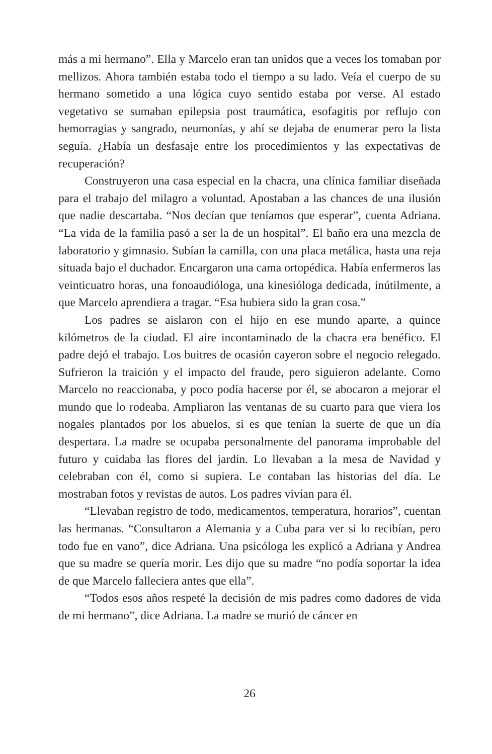más a mi hermano”. Ella y Marcelo eran tan unidos que a veces los tomaban por mellizos. Ahora también estaba todo el tiempo a su lado. Veía el cuerpo de su hermano sometido a una lógica cuyo sentido estaba por verse. Al estado vegetativo se sumaban epilepsia post traumática, esofagitis por reflujo con hemorragias y sangrado, neumonías, y ahí se dejaba de enumerar pero la lista seguía. ¿Había un desfasaje entre los procedimientos y las expectativas de recuperación?
Construyeron una casa especial en la chacra, una clínica familiar diseñada para el trabajo del milagro a voluntad. Apostaban a las chances de una ilusión que nadie descartaba. “Nos decían que teníamos que esperar”, cuenta Adriana. “La vida de la familia pasó a ser la de un hospital”. El baño era una mezcla de laboratorio y gimnasio. Subían la camilla, con una placa metálica, hasta una reja situada bajo el duchador. Encargaron una cama ortopédica. Había enfermeros las veinticuatro horas, una fonoaudióloga, una kinesióloga dedicada, inútilmente, a que Marcelo aprendiera a tragar. “Esa hubiera sido la gran cosa.”
Los padres se aislaron con el hijo en ese mundo aparte, a quince kilómetros de la ciudad. El aire incontaminado de la chacra era benéfico. El padre dejó el trabajo. Los buitres de ocasión cayeron sobre el negocio relegado. Sufrieron la traición y el impacto del fraude, pero siguieron adelante. Como Marcelo no reaccionaba, y poco podía hacerse por él, se abocaron a mejorar el mundo que lo rodeaba. Ampliaron las ventanas de su cuarto para que viera los nogales plantados por los abuelos, si es que tenían la suerte de que un día despertara. La madre se ocupaba personalmente del panorama improbable del futuro y cuidaba las flores del jardín. Lo llevaban a la mesa de Navidad y celebraban con él, como si supiera. Le contaban las historias del día. Le mostraban fotos y revistas de autos. Los padres vivían para él.
“Llevaban registro de todo, medicamentos, temperatura, horarios”, cuentan las hermanas. “Consultaron a Alemania y a Cuba para ver si lo recibían, pero todo fue en vano”, dice Adriana. Una psicóloga les explicó a Adriana y Andrea que su madre se quería morir. Les dijo que su madre “no podía soportar la idea de que Marcelo falleciera antes que ella”.
“Todos esos años respeté la decisión de mis padres como dadores de vida de mi hermano”, dice Adriana. La madre se murió de cáncer en
26